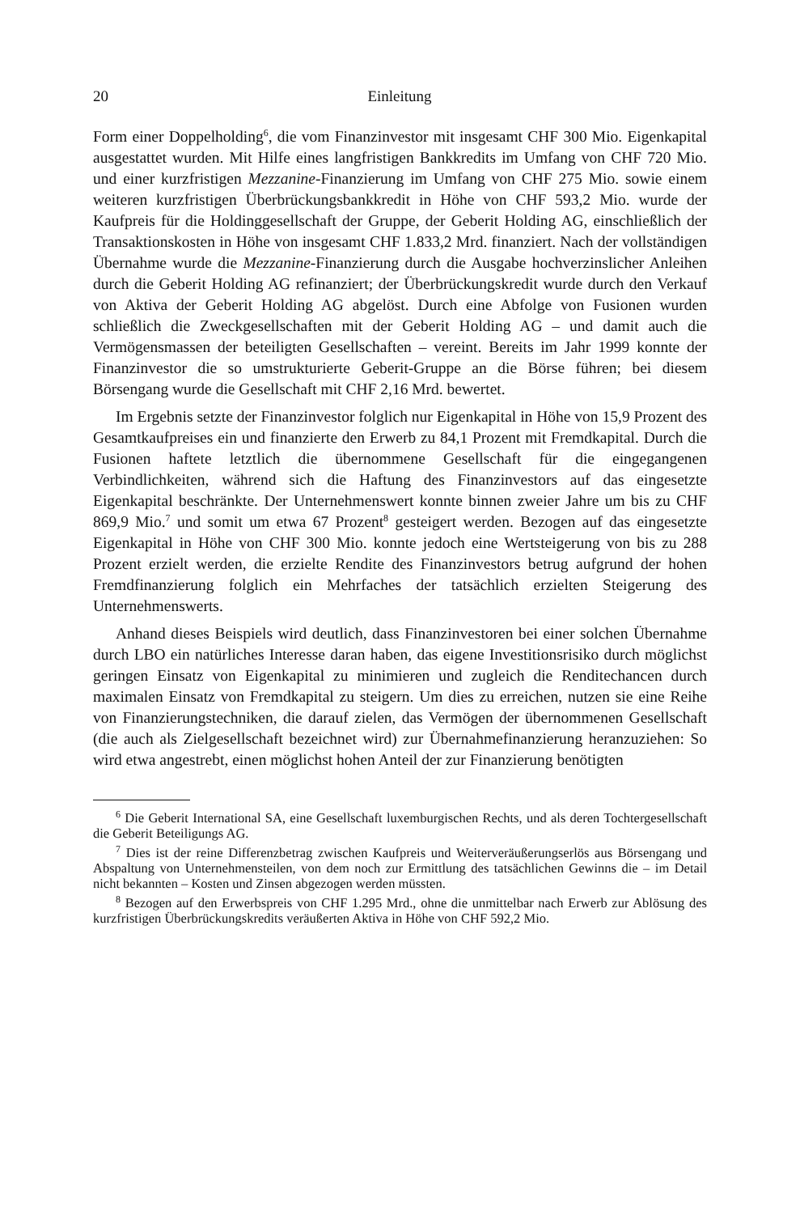20 Einleitung
Form einer Doppelholding<sup>6</sup>, die vom Finanzinvestor mit insgesamt CHF 300 Mio. Eigenkapital ausgestattet wurden. Mit Hilfe eines langfristigen Bankkredits im Umfang von CHF 720 Mio. und einer kurzfristigen Mezzanine-Finanzierung im Umfang von CHF 275 Mio. sowie einem weiteren kurzfristigen Überbrückungs­bankkredit in Höhe von CHF 593,2 Mio. wurde der Kaufpreis für die Holdingge­sellschaft der Gruppe, der Geberit Holding AG, einschließlich der Transaktions­kosten in Höhe von insgesamt CHF 1.833,2 Mrd. finanziert. Nach der vollständigen Übernahme wurde die Mezzanine-Finanzierung durch die Ausgabe hochverzinsli­cher Anleihen durch die Geberit Holding AG refinanziert; der Überbrückungskredit wurde durch den Verkauf von Aktiva der Geberit Holding AG abgelöst. Durch eine Abfolge von Fusionen wurden schließlich die Zweckgesellschaften mit der Geberit Holding AG – und damit auch die Vermögensmassen der beteiligten Gesellschaften – vereint. Bereits im Jahr 1999 konnte der Finanzinvestor die so umstrukturierte Geberit-Gruppe an die Börse führen; bei diesem Börsengang wurde die Gesellschaft mit CHF 2,16 Mrd. bewertet.
Im Ergebnis setzte der Finanzinvestor folglich nur Eigenkapital in Höhe von 15,9 Prozent des Gesamtkaufpreises ein und finanzierte den Erwerb zu 84,1 Prozent mit Fremdkapital. Durch die Fusionen haftete letztlich die übernommene Gesell­schaft für die eingegangenen Verbindlichkeiten, während sich die Haftung des Fi­nanzinvestors auf das eingesetzte Eigenkapital beschränkte. Der Unternehmenswert konnte binnen zweier Jahre um bis zu CHF 869,9 Mio.<sup>7</sup> und somit um etwa 67 Prozent<sup>8</sup> gesteigert werden. Bezogen auf das eingesetzte Eigenkapital in Höhe von CHF 300 Mio. konnte jedoch eine Wertsteigerung von bis zu 288 Prozent erzielt werden, die erzielte Rendite des Finanzinvestors betrug aufgrund der hohen Fremdfinanzierung folglich ein Mehrfaches der tatsächlich erzielten Steigerung des Unternehmenswerts.
Anhand dieses Beispiels wird deutlich, dass Finanzinvestoren bei einer solchen Übernahme durch LBO ein natürliches Interesse daran haben, das eigene Investiti­onsrisiko durch möglichst geringen Einsatz von Eigenkapital zu minimieren und zugleich die Renditechancen durch maximalen Einsatz von Fremdkapital zu stei­gern. Um dies zu erreichen, nutzen sie eine Reihe von Finanzierungstechniken, die darauf zielen, das Vermögen der übernommenen Gesellschaft (die auch als Ziel­gesellschaft bezeichnet wird) zur Übernahmefinanzierung heranzuziehen: So wird etwa angestrebt, einen möglichst hohen Anteil der zur Finanzierung benötigten
<sup>6</sup> Die Geberit International SA, eine Gesellschaft luxemburgischen Rechts, und als deren Tochtergesellschaft die Geberit Beteiligungs AG.
<sup>7</sup> Dies ist der reine Differenzbetrag zwischen Kaufpreis und Weiterveräußerungserlös aus Börsengang und Abspaltung von Unternehmensteilen, von dem noch zur Ermittlung des tat­sächlichen Gewinns die – im Detail nicht bekannten – Kosten und Zinsen abgezogen werden müssten.
<sup>8</sup> Bezogen auf den Erwerbspreis von CHF 1.295 Mrd., ohne die unmittelbar nach Erwerb zur Ablösung des kurzfristigen Überbrückungskredits veräußerten Aktiva in Höhe von CHF 592,2 Mio.